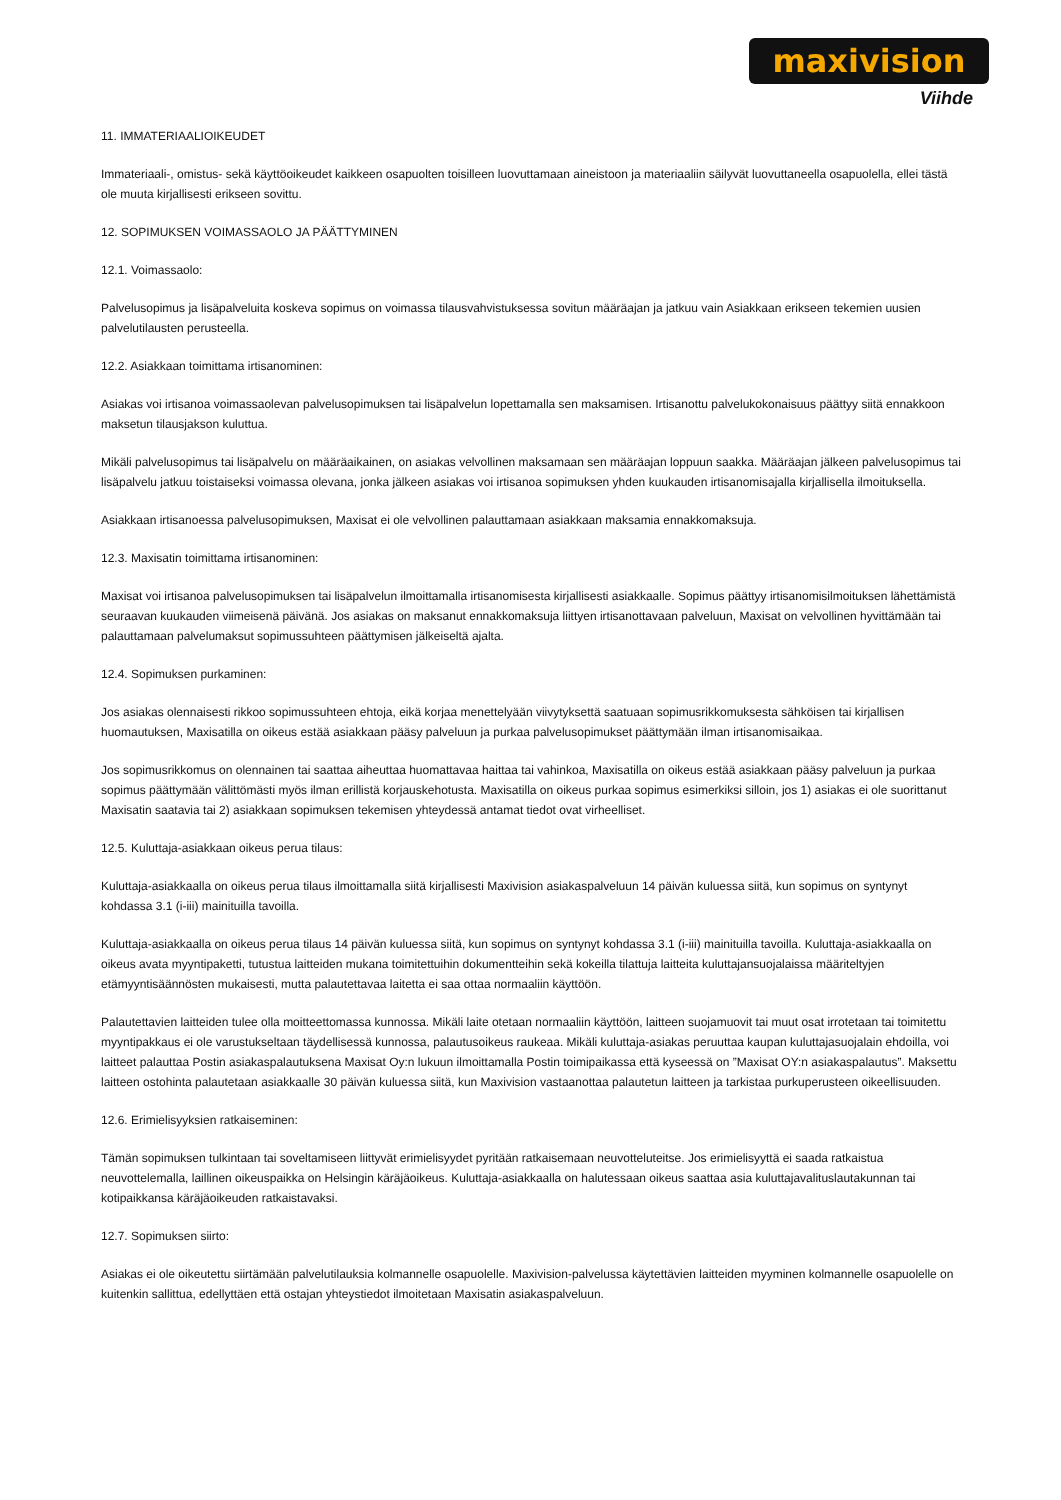maxivision
Viihde
11. IMMATERIAALIOIKEUDET
Immateriaali-, omistus- sekä käyttöoikeudet kaikkeen osapuolten toisilleen luovuttamaan aineistoon ja materiaaliin säilyvät luovuttaneella osapuolella, ellei tästä ole muuta kirjallisesti erikseen sovittu.
12. SOPIMUKSEN VOIMASSAOLO JA PÄÄTTYMINEN
12.1. Voimassaolo:
Palvelusopimus ja lisäpalveluita koskeva sopimus on voimassa tilausvahvistuksessa sovitun määräajan ja jatkuu vain Asiakkaan erikseen tekemien uusien palvelutilausten perusteella.
12.2. Asiakkaan toimittama irtisanominen:
Asiakas voi irtisanoa voimassaolevan palvelusopimuksen tai lisäpalvelun lopettamalla sen maksamisen. Irtisanottu palvelukokonaisuus päättyy siitä ennakkoon maksetun tilausjakson kuluttua.
Mikäli palvelusopimus tai lisäpalvelu on määräaikainen, on asiakas velvollinen maksamaan sen määräajan loppuun saakka. Määräajan jälkeen palvelusopimus tai lisäpalvelu jatkuu toistaiseksi voimassa olevana, jonka jälkeen asiakas voi irtisanoa sopimuksen yhden kuukauden irtisanomisajalla kirjallisella ilmoituksella.
Asiakkaan irtisanoessa palvelusopimuksen, Maxisat ei ole velvollinen palauttamaan asiakkaan maksamia ennakkomaksuja.
12.3. Maxisatin toimittama irtisanominen:
Maxisat voi irtisanoa palvelusopimuksen tai lisäpalvelun ilmoittamalla irtisanomisesta kirjallisesti asiakkaalle. Sopimus päättyy irtisanomisilmoituksen lähettämistä seuraavan kuukauden viimeisenä päivänä. Jos asiakas on maksanut ennakkomaksuja liittyen irtisanottavaan palveluun, Maxisat on velvollinen hyvittämään tai palauttamaan palvelumaksut sopimussuhteen päättymisen jälkeiseltä ajalta.
12.4. Sopimuksen purkaminen:
Jos asiakas olennaisesti rikkoo sopimussuhteen ehtoja, eikä korjaa menettelyään viivytyksettä saatuaan sopimusrikkomuksesta sähköisen tai kirjallisen huomautuksen, Maxisatilla on oikeus estää asiakkaan pääsy palveluun ja purkaa palvelusopimukset päättymään ilman irtisanomisaikaa.
Jos sopimusrikkomus on olennainen tai saattaa aiheuttaa huomattavaa haittaa tai vahinkoa, Maxisatilla on oikeus estää asiakkaan pääsy palveluun ja purkaa sopimus päättymään välittömästi myös ilman erillistä korjauskehotusta. Maxisatilla on oikeus purkaa sopimus esimerkiksi silloin, jos 1) asiakas ei ole suorittanut Maxisatin saatavia tai 2) asiakkaan sopimuksen tekemisen yhteydessä antamat tiedot ovat virheelliset.
12.5. Kuluttaja-asiakkaan oikeus perua tilaus:
Kuluttaja-asiakkaalla on oikeus perua tilaus ilmoittamalla siitä kirjallisesti Maxivision asiakaspalveluun 14 päivän kuluessa siitä, kun sopimus on syntynyt kohdassa 3.1 (i-iii) mainituilla tavoilla.
Kuluttaja-asiakkaalla on oikeus perua tilaus 14 päivän kuluessa siitä, kun sopimus on syntynyt kohdassa 3.1 (i-iii) mainituilla tavoilla. Kuluttaja-asiakkaalla on oikeus avata myyntipaketti, tutustua laitteiden mukana toimitettuihin dokumentteihin sekä kokeilla tilattuja laitteita kuluttajansuojalaissa määriteltyjen etämyyntisäännösten mukaisesti, mutta palautettavaa laitetta ei saa ottaa normaaliin käyttöön.
Palautettavien laitteiden tulee olla moitteettomassa kunnossa. Mikäli laite otetaan normaaliin käyttöön, laitteen suojamuovit tai muut osat irrotetaan tai toimitettu myyntipakkaus ei ole varustukseltaan täydellisessä kunnossa, palautusoikeus raukeaa. Mikäli kuluttaja-asiakas peruuttaa kaupan kuluttajasuojalain ehdoilla, voi laitteet palauttaa Postin asiakaspalautuksena Maxisat Oy:n lukuun ilmoittamalla Postin toimipaikassa että kyseessä on ”Maxisat OY:n asiakaspalautus”. Maksettu laitteen ostohinta palautetaan asiakkaalle 30 päivän kuluessa siitä, kun Maxivision vastaanottaa palautetun laitteen ja tarkistaa purkuperusteen oikeellisuuden.
12.6. Erimielisyyksien ratkaiseminen:
Tämän sopimuksen tulkintaan tai soveltamiseen liittyvät erimielisyydet pyritään ratkaisemaan neuvotteluteitse. Jos erimielisyyttä ei saada ratkaistua neuvottelemalla, laillinen oikeuspaikka on Helsingin käräjäoikeus. Kuluttaja-asiakkaalla on halutessaan oikeus saattaa asia kuluttajavalituslautakunnan tai kotipaikkansa käräjäoikeuden ratkaistavaksi.
12.7. Sopimuksen siirto:
Asiakas ei ole oikeutettu siirtämään palvelutilauksia kolmannelle osapuolelle. Maxivision-palvelussa käytettävien laitteiden myyminen kolmannelle osapuolelle on kuitenkin sallittua, edellyttäen että ostajan yhteystiedot ilmoitetaan Maxisatin asiakaspalveluun.